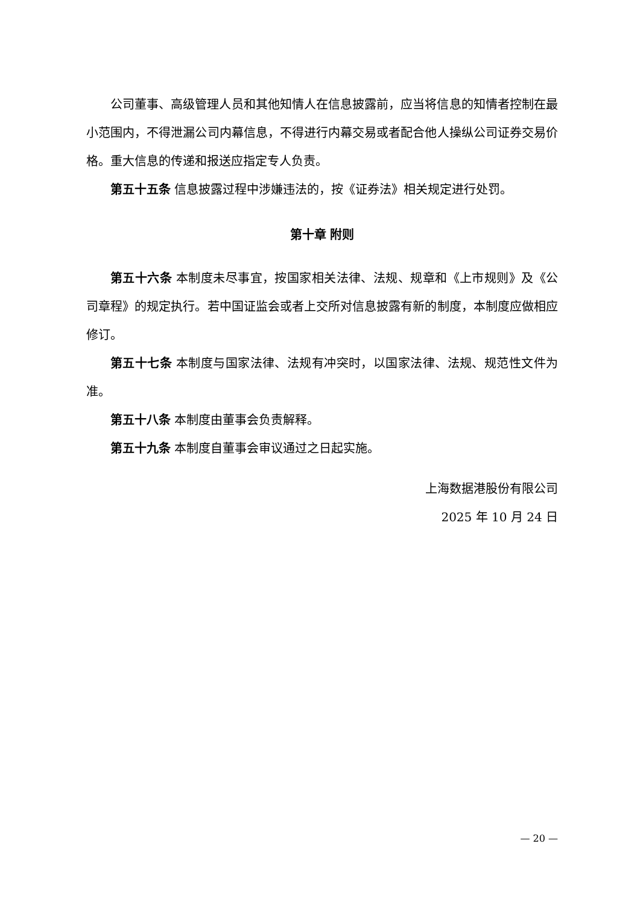公司董事、高级管理人员和其他知情人在信息披露前，应当将信息的知情者控制在最小范围内，不得泄漏公司内幕信息，不得进行内幕交易或者配合他人操纵公司证券交易价格。重大信息的传递和报送应指定专人负责。
第五十五条 信息披露过程中涉嫌违法的，按《证券法》相关规定进行处罚。
第十章 附则
第五十六条 本制度未尽事宜，按国家相关法律、法规、规章和《上市规则》及《公司章程》的规定执行。若中国证监会或者上交所对信息披露有新的制度，本制度应做相应修订。
第五十七条 本制度与国家法律、法规有冲突时，以国家法律、法规、规范性文件为准。
第五十八条 本制度由董事会负责解释。
第五十九条 本制度自董事会审议通过之日起实施。
上海数据港股份有限公司
2025 年 10 月 24 日
— 20 —